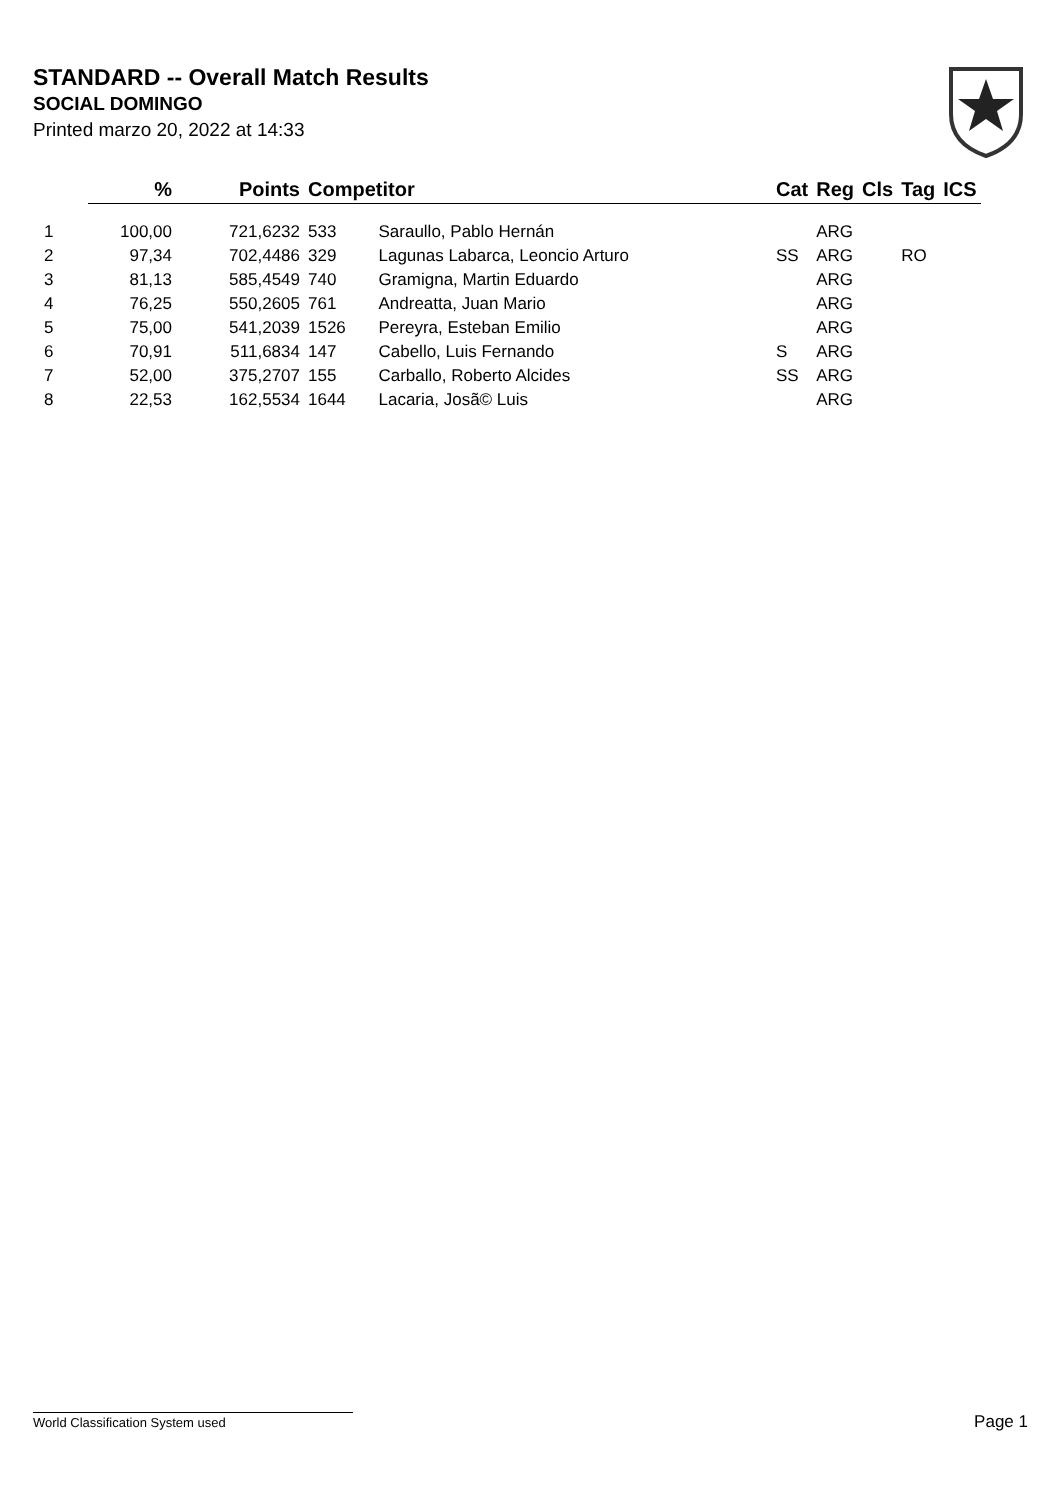STANDARD -- Overall Match Results
SOCIAL DOMINGO
Printed marzo 20, 2022 at 14:33
| | % | Points | Competitor | | Cat | Reg | Cls | Tag | ICS |
| --- | --- | --- | --- | --- | --- | --- | --- | --- | --- |
| 1 | 100,00 | 721,6232 | 533 | Saraullo, Pablo Hernán | | ARG | | | |
| 2 | 97,34 | 702,4486 | 329 | Lagunas Labarca, Leoncio Arturo | SS | ARG | | RO | |
| 3 | 81,13 | 585,4549 | 740 | Gramigna, Martin Eduardo | | ARG | | | |
| 4 | 76,25 | 550,2605 | 761 | Andreatta, Juan Mario | | ARG | | | |
| 5 | 75,00 | 541,2039 | 1526 | Pereyra, Esteban Emilio | | ARG | | | |
| 6 | 70,91 | 511,6834 | 147 | Cabello, Luis Fernando | S | ARG | | | |
| 7 | 52,00 | 375,2707 | 155 | Carballo, Roberto Alcides | SS | ARG | | | |
| 8 | 22,53 | 162,5534 | 1644 | Lacaria, Josã© Luis | | ARG | | | |
World Classification System used Page 1